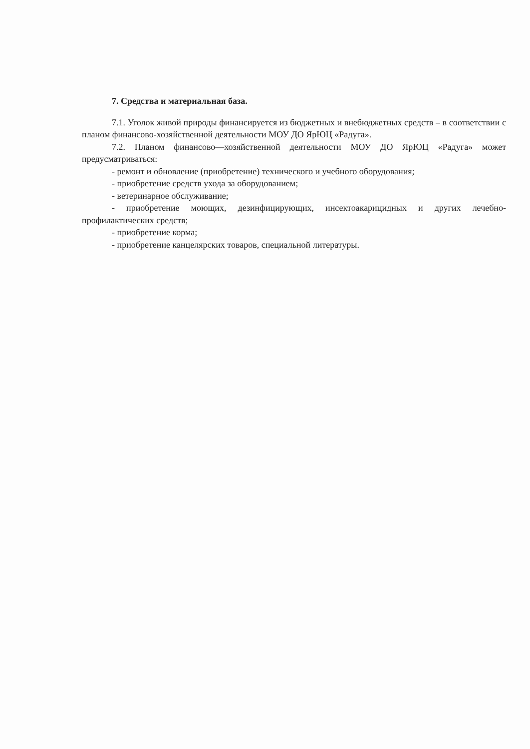7. Средства и материальная база.
7.1. Уголок живой природы финансируется из бюджетных и внебюджетных средств – в соответствии с планом финансово-хозяйственной деятельности МОУ ДО ЯрЮЦ «Радуга».
7.2. Планом финансово—хозяйственной деятельности МОУ ДО ЯрЮЦ «Радуга» может предусматриваться:
- ремонт и обновление (приобретение) технического и учебного оборудования;
- приобретение средств ухода за оборудованием;
- ветеринарное обслуживание;
- приобретение моющих, дезинфицирующих, инсектоакарицидных и других лечебно-профилактических средств;
- приобретение корма;
- приобретение канцелярских товаров, специальной литературы.